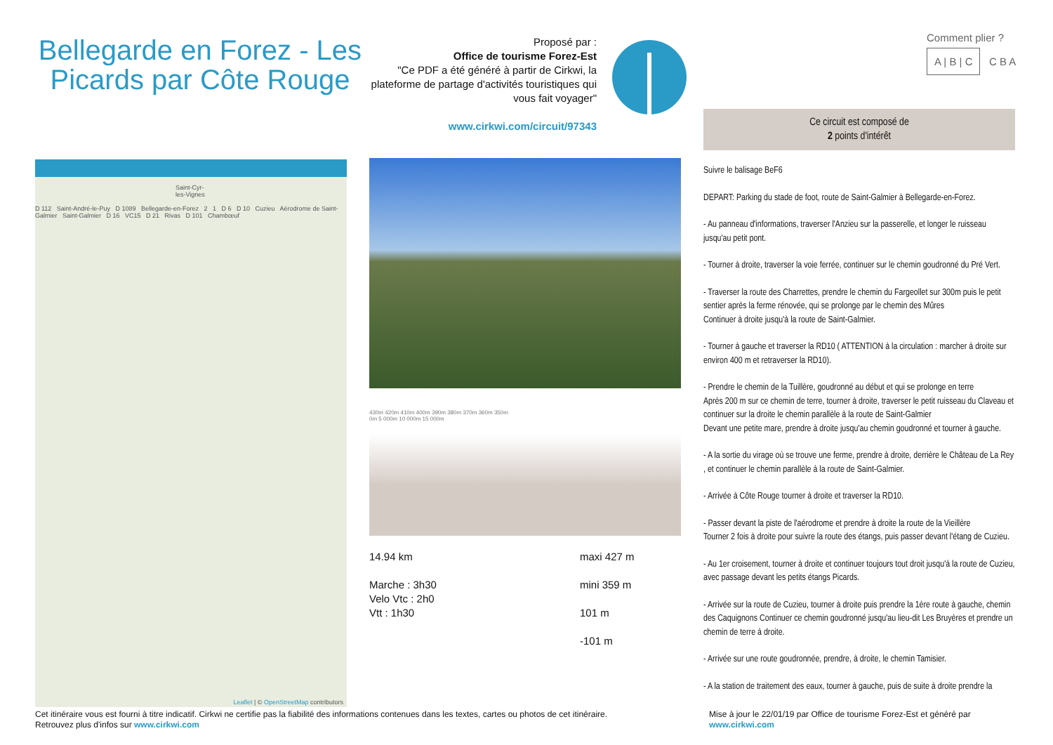Bellegarde en Forez - Les Picards par Côte Rouge
Proposé par :
Office de tourisme Forez-Est
"Ce PDF a été généré à partir de Cirkwi, la plateforme de partage d'activités touristiques qui vous fait voyager"
www.cirkwi.com/circuit/97343
Comment plier ?
A | B | C C B A
Saint-Cyr-les-Vignes
D 112 Saint-André-le-Puy D 1089 Bellegarde-en-Forez 2 1 D 6 D 10 Cuzieu Aérodrome de Saint-Galmier Saint-Galmier D 16 VC15 D 21 Rivas D 101 Chambœuf
Leaflet | © OpenStreetMap contributors
430m 420m 410m 400m 390m 380m 370m 360m 350m
0m 5 000m 10 000m 15 000m
14.94 km
Marche : 3h30
Velo Vtc : 2h0
Vtt : 1h30
maxi 427 m
mini 359 m
101 m
-101 m
Ce circuit est composé de
2 points d'intérêt
Suivre le balisage BeF6
DEPART: Parking du stade de foot, route de Saint-Galmier à Bellegarde-en-Forez.
- Au panneau d'informations, traverser l'Anzieu sur la passerelle, et longer le ruisseau jusqu'au petit pont.
- Tourner à droite, traverser la voie ferrée, continuer sur le chemin goudronné du Pré Vert.
- Traverser la route des Charrettes, prendre le chemin du Fargeollet sur 300m puis le petit sentier après la ferme rénovée, qui se prolonge par le chemin des Mûres
Continuer à droite jusqu'à la route de Saint-Galmier.
- Tourner à gauche et traverser la RD10 ( ATTENTION à la circulation : marcher à droite sur environ 400 m et retraverser la RD10).
- Prendre le chemin de la Tuillère, goudronné au début et qui se prolonge en terre
Après 200 m sur ce chemin de terre, tourner à droite, traverser le petit ruisseau du Claveau et continuer sur la droite le chemin parallèle à la route de Saint-Galmier
Devant une petite mare, prendre à droite jusqu'au chemin goudronné et tourner à gauche.
- A la sortie du virage où se trouve une ferme, prendre à droite, derrière le Château de La Rey , et continuer le chemin parallèle à la route de Saint-Galmier.
- Arrivée à Côte Rouge tourner à droite et traverser la RD10.
- Passer devant la piste de l'aérodrome et prendre à droite la route de la Vieillère
Tourner 2 fois à droite pour suivre la route des étangs, puis passer devant l'étang de Cuzieu.
- Au 1er croisement, tourner à droite et continuer toujours tout droit jusqu'à la route de Cuzieu, avec passage devant les petits étangs Picards.
- Arrivée sur la route de Cuzieu, tourner à droite puis prendre la 1ère route à gauche, chemin des Caquignons Continuer ce chemin goudronné jusqu'au lieu-dit Les Bruyères et prendre un chemin de terre à droite.
- Arrivée sur une route goudronnée, prendre, à droite, le chemin Tamisier.
- A la station de traitement des eaux, tourner à gauche, puis de suite à droite prendre la
Cet itinéraire vous est fourni à titre indicatif. Cirkwi ne certifie pas la fiabilité des informations contenues dans les textes, cartes ou photos de cet itinéraire.
Retrouvez plus d'infos sur www.cirkwi.com
Mise à jour le 22/01/19 par Office de tourisme Forez-Est et généré par
www.cirkwi.com